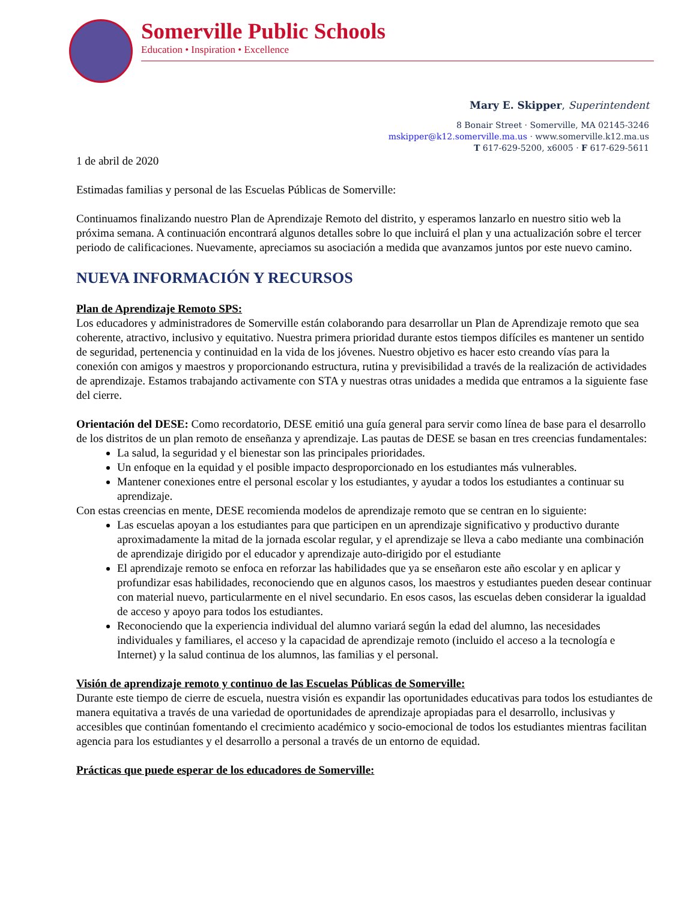Somerville Public Schools
Education • Inspiration • Excellence
Mary E. Skipper, Superintendent
8 Bonair Street · Somerville, MA 02145-3246
mskipper@k12.somerville.ma.us · www.somerville.k12.ma.us
T 617-629-5200, x6005 · F 617-629-5611
1 de abril de 2020
Estimadas familias y personal de las Escuelas Públicas de Somerville:
Continuamos finalizando nuestro Plan de Aprendizaje Remoto del distrito, y esperamos lanzarlo en nuestro sitio web la próxima semana. A continuación encontrará algunos detalles sobre lo que incluirá el plan y una actualización sobre el tercer periodo de calificaciones. Nuevamente, apreciamos su asociación a medida que avanzamos juntos por este nuevo camino.
NUEVA INFORMACIÓN Y RECURSOS
Plan de Aprendizaje Remoto SPS:
Los educadores y administradores de Somerville están colaborando para desarrollar un Plan de Aprendizaje remoto que sea coherente, atractivo, inclusivo y equitativo. Nuestra primera prioridad durante estos tiempos difíciles es mantener un sentido de seguridad, pertenencia y continuidad en la vida de los jóvenes. Nuestro objetivo es hacer esto creando vías para la conexión con amigos y maestros y proporcionando estructura, rutina y previsibilidad a través de la realización de actividades de aprendizaje. Estamos trabajando activamente con STA y nuestras otras unidades a medida que entramos a la siguiente fase del cierre.
Orientación del DESE: Como recordatorio, DESE emitió una guía general para servir como línea de base para el desarrollo de los distritos de un plan remoto de enseñanza y aprendizaje. Las pautas de DESE se basan en tres creencias fundamentales:
La salud, la seguridad y el bienestar son las principales prioridades.
Un enfoque en la equidad y el posible impacto desproporcionado en los estudiantes más vulnerables.
Mantener conexiones entre el personal escolar y los estudiantes, y ayudar a todos los estudiantes a continuar su aprendizaje.
Con estas creencias en mente, DESE recomienda modelos de aprendizaje remoto que se centran en lo siguiente:
Las escuelas apoyan a los estudiantes para que participen en un aprendizaje significativo y productivo durante aproximadamente la mitad de la jornada escolar regular, y el aprendizaje se lleva a cabo mediante una combinación de aprendizaje dirigido por el educador y aprendizaje auto-dirigido por el estudiante
El aprendizaje remoto se enfoca en reforzar las habilidades que ya se enseñaron este año escolar y en aplicar y profundizar esas habilidades, reconociendo que en algunos casos, los maestros y estudiantes pueden desear continuar con material nuevo, particularmente en el nivel secundario. En esos casos, las escuelas deben considerar la igualdad de acceso y apoyo para todos los estudiantes.
Reconociendo que la experiencia individual del alumno variará según la edad del alumno, las necesidades individuales y familiares, el acceso y la capacidad de aprendizaje remoto (incluido el acceso a la tecnología e Internet) y la salud continua de los alumnos, las familias y el personal.
Visión de aprendizaje remoto y continuo de las Escuelas Públicas de Somerville:
Durante este tiempo de cierre de escuela, nuestra visión es expandir las oportunidades educativas para todos los estudiantes de manera equitativa a través de una variedad de oportunidades de aprendizaje apropiadas para el desarrollo, inclusivas y accesibles que continúan fomentando el crecimiento académico y socio-emocional de todos los estudiantes mientras facilitan agencia para los estudiantes y el desarrollo a personal a través de un entorno de equidad.
Prácticas que puede esperar de los educadores de Somerville: